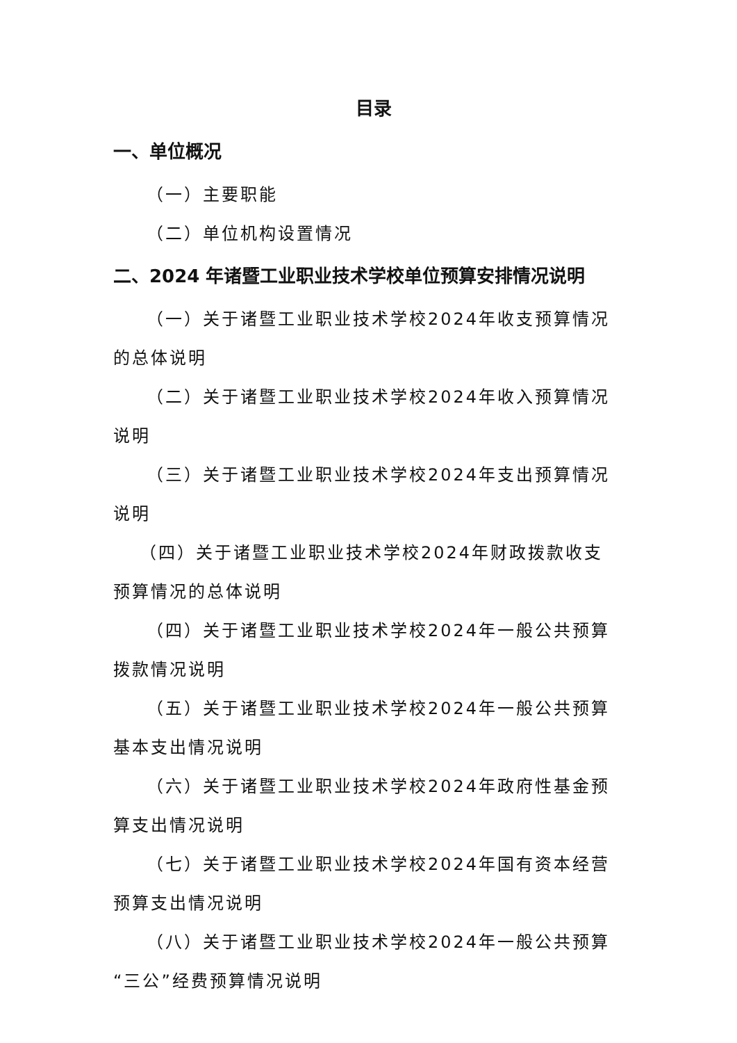目录
一、单位概况
（一）主要职能
（二）单位机构设置情况
二、2024 年诸暨工业职业技术学校单位预算安排情况说明
（一）关于诸暨工业职业技术学校2024年收支预算情况的总体说明
（二）关于诸暨工业职业技术学校2024年收入预算情况说明
（三）关于诸暨工业职业技术学校2024年支出预算情况说明
（四）关于诸暨工业职业技术学校2024年财政拨款收支预算情况的总体说明
（四）关于诸暨工业职业技术学校2024年一般公共预算拨款情况说明
（五）关于诸暨工业职业技术学校2024年一般公共预算基本支出情况说明
（六）关于诸暨工业职业技术学校2024年政府性基金预算支出情况说明
（七）关于诸暨工业职业技术学校2024年国有资本经营预算支出情况说明
（八）关于诸暨工业职业技术学校2024年一般公共预算“三公”经费预算情况说明